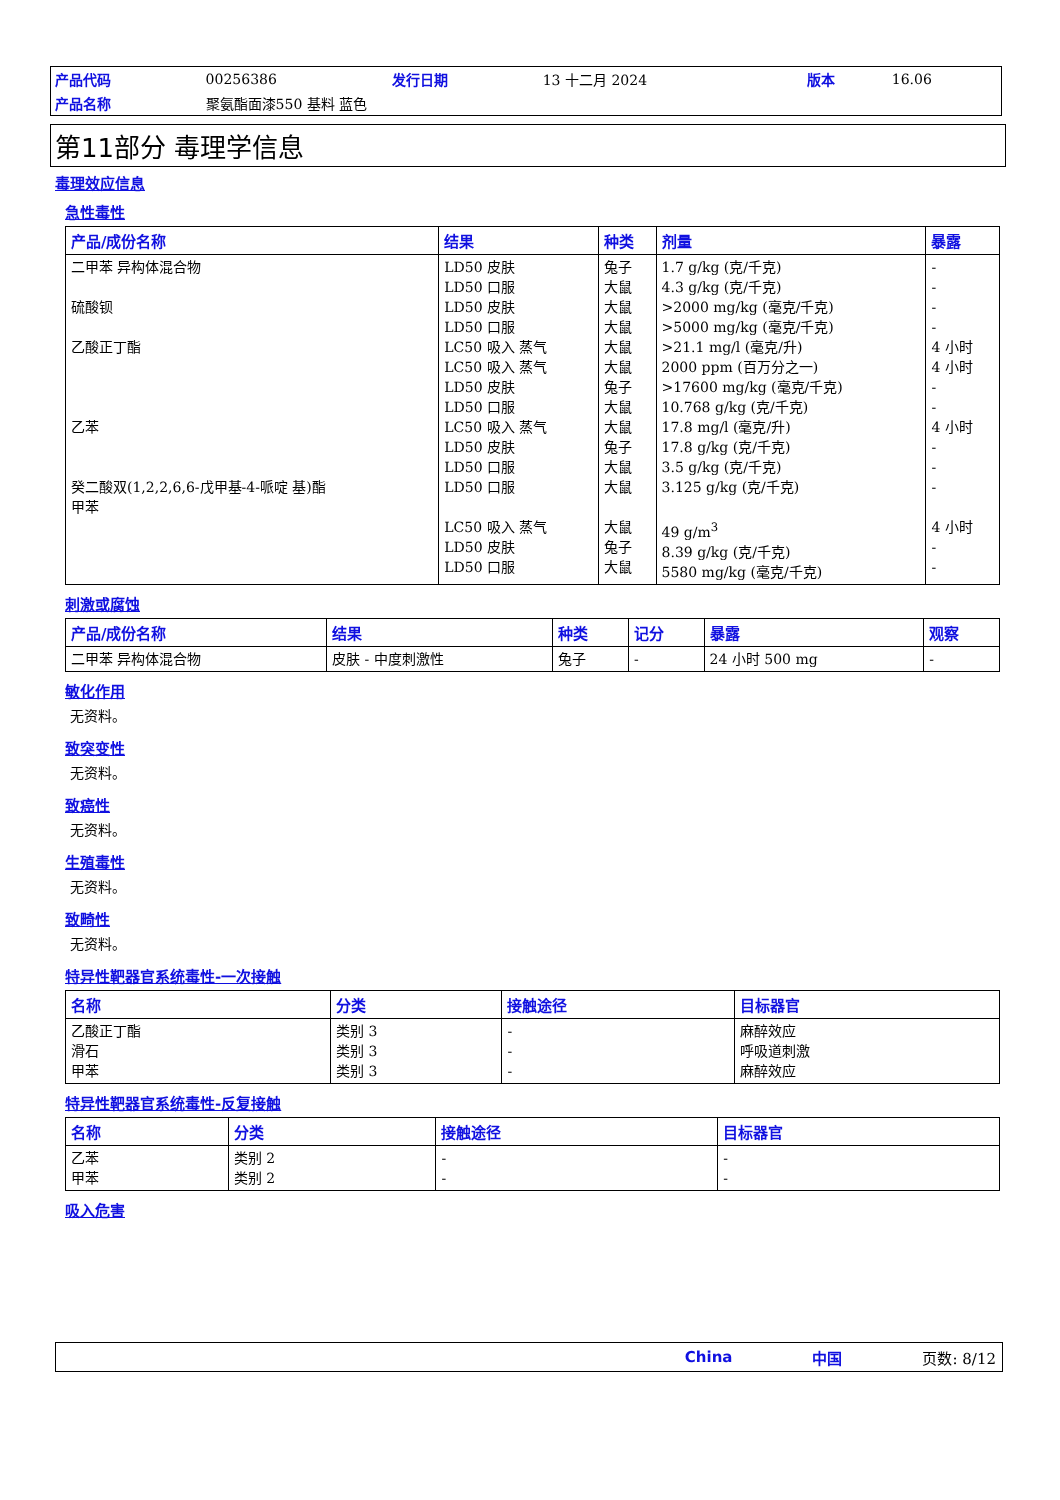| 产品代码 | 00256386 | 发行日期 | 13 十二月 2024 | 版本 | 16.06 |
| 产品名称 | 聚氨酯面漆550 基料 蓝色 | | | | |
第11部分 毒理学信息
毒理效应信息
急性毒性
| 产品/成份名称 | 结果 | 种类 | 剂量 | 暴露 |
| --- | --- | --- | --- | --- |
| 二甲苯 异构体混合物 硫酸钡 乙酸正丁酯 乙苯 癸二酸双(1,2,2,6,6-戊甲基-4-哌啶 基)酯 甲苯 | LD50 皮肤 LD50 口服 LD50 皮肤 LD50 口服 LC50 吸入 蒸气 LC50 吸入 蒸气 LD50 皮肤 LD50 口服 LC50 吸入 蒸气 LD50 皮肤 LD50 口服 LD50 口服 LC50 吸入 蒸气 LD50 皮肤 LD50 口服 | 兔子 大鼠 大鼠 大鼠 大鼠 大鼠 兔子 大鼠 大鼠 兔子 大鼠 大鼠 大鼠 兔子 大鼠 | 1.7 g/kg (克/千克) 4.3 g/kg (克/千克) >2000 mg/kg (毫克/千克) >5000 mg/kg (毫克/千克) >21.1 mg/l (毫克/升) 2000 ppm (百万分之一) >17600 mg/kg (毫克/千克) 10.768 g/kg (克/千克) 17.8 mg/l (毫克/升) 17.8 g/kg (克/千克) 3.5 g/kg (克/千克) 3.125 g/kg (克/千克) 49 g/m<sup>3</sup> 8.39 g/kg (克/千克) 5580 mg/kg (毫克/千克) | - - - - 4 小时 4 小时 - - 4 小时 - - - 4 小时 - - |
刺激或腐蚀
| 产品/成份名称 | 结果 | 种类 | 记分 | 暴露 | 观察 |
| --- | --- | --- | --- | --- | --- |
| 二甲苯 异构体混合物 | 皮肤 - 中度刺激性 | 兔子 | - | 24 小时 500 mg | - |
敏化作用
无资料。
致突变性
无资料。
致癌性
无资料。
生殖毒性
无资料。
致畸性
无资料。
特异性靶器官系统毒性-一次接触
| 名称 | 分类 | 接触途径 | 目标器官 |
| --- | --- | --- | --- |
| 乙酸正丁酯 滑石 甲苯 | 类别 3 类别 3 类别 3 | - - - | 麻醉效应 呼吸道刺激 麻醉效应 |
特异性靶器官系统毒性-反复接触
| 名称 | 分类 | 接触途径 | 目标器官 |
| --- | --- | --- | --- |
| 乙苯 甲苯 | 类别 2 类别 2 | - - | - - |
吸入危害
China 中国 页数: 8/12